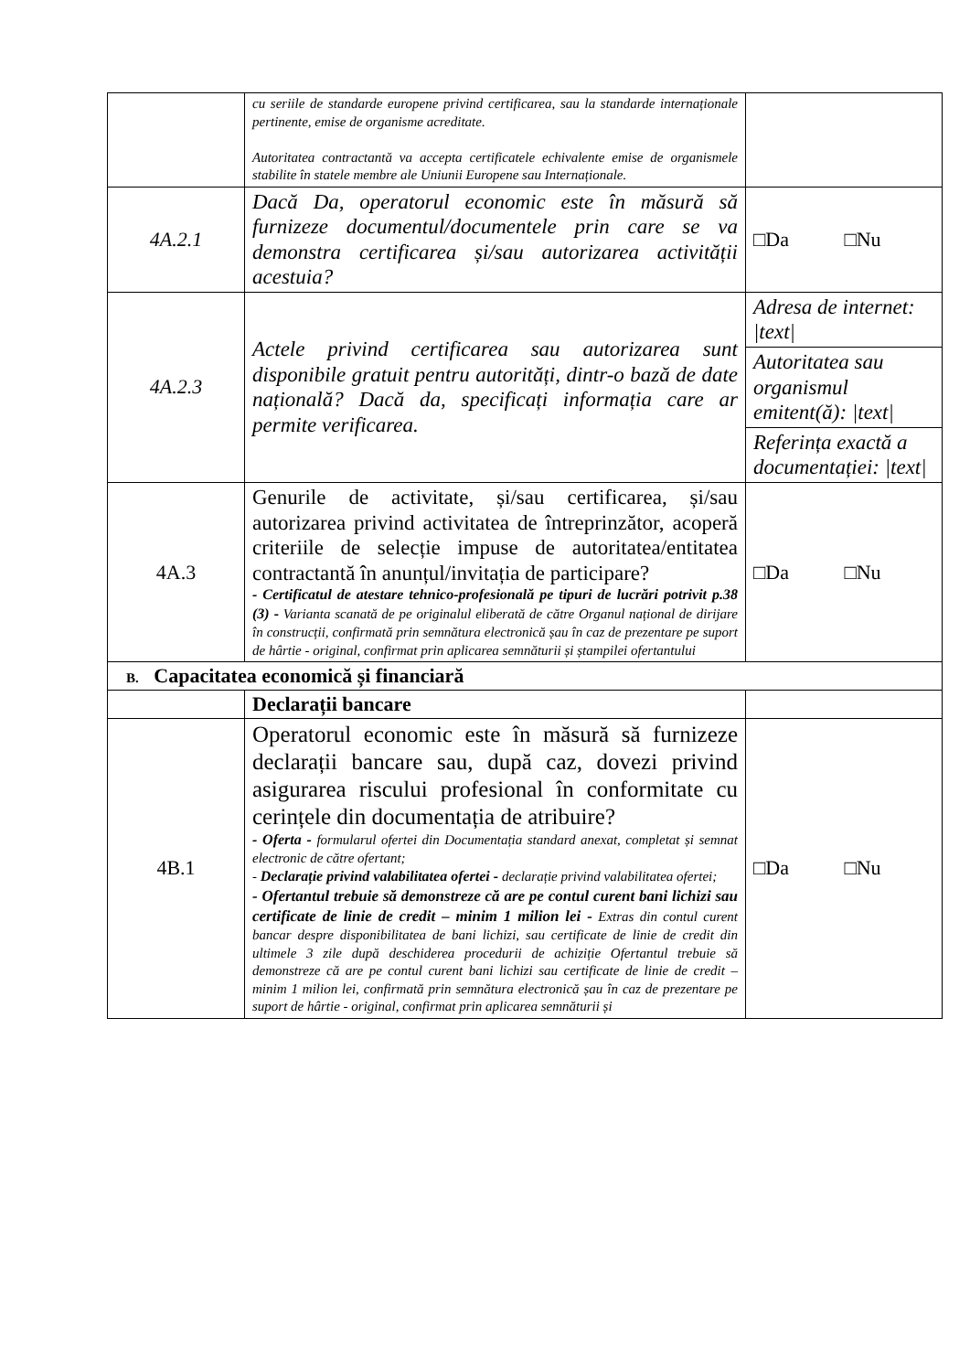| | cu seriile de standarde europene privind certificarea, sau la standarde internaționale pertinente, emise de organisme acreditate. Autoritatea contractantă va accepta certificatele echivalente emise de organismele stabilite în statele membre ale Uniunii Europene sau Internaționale. | |
| 4A.2.1 | Dacă Da, operatorul economic este în măsură să furnizeze documentul/documentele prin care se va demonstra certificarea și/sau autorizarea activității acestuia? | □Da □Nu |
| 4A.2.3 | Actele privind certificarea sau autorizarea sunt disponibile gratuit pentru autorități, dintr-o bază de date națională? Dacă da, specificați informația care ar permite verificarea. | Adresa de internet: /text/ |
| | | Autoritatea sau organismul emitent(ă): /text/ |
| | | Referința exactă a documentației: /text/ |
| 4A.3 | Genurile de activitate, și/sau certificarea, și/sau autorizarea privind activitatea de întreprinzător, acoperă criteriile de selecție impuse de autoritatea/entitatea contractantă în anunțul/invitația de participare? - Certificatul de atestare tehnico-profesională pe tipuri de lucrări potrivit p.38 (3) - Varianta scanată de pe originalul eliberată de către Organul național de dirijare în construcții, confirmată prin semnătura electronică șau în caz de prezentare pe suport de hârtie - original, confirmat prin aplicarea semnăturii și ștampilei ofertantului | □Da □Nu |
| B. Capacitatea economică și financiară | | |
| | Declarații bancare | |
| 4B.1 | Operatorul economic este în măsură să furnizeze declarații bancare sau, după caz, dovezi privind asigurarea riscului profesional în conformitate cu cerințele din documentația de atribuire? - Oferta - formularul ofertei din Documentația standard anexat, completat și semnat electronic de către ofertant; - Declarație privind valabilitatea ofertei - declarație privind valabilitatea ofertei; - Ofertantul trebuie să demonstreze că are pe contul curent bani lichizi sau certificate de linie de credit – minim 1 milion lei - Extras din contul curent bancar despre disponibilitatea de bani lichizi, sau certificate de linie de credit din ultimele 3 zile după deschiderea procedurii de achiziție Ofertantul trebuie să demonstreze că are pe contul curent bani lichizi sau certificate de linie de credit – minim 1 milion lei, confirmată prin semnătura electronică șau în caz de prezentare pe suport de hârtie - original, confirmat prin aplicarea semnăturii și | □Da □Nu |